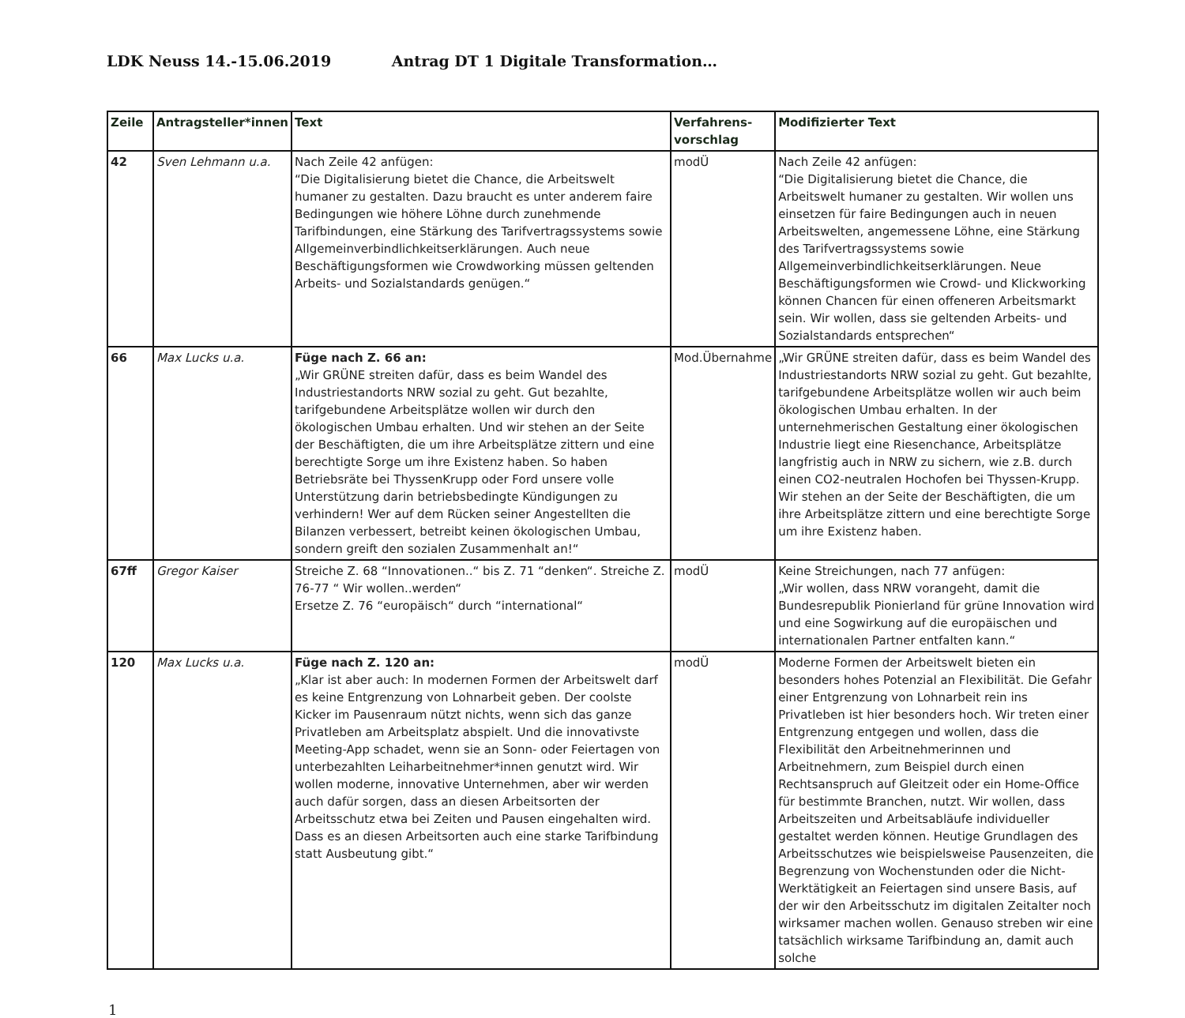LDK Neuss 14.-15.06.2019 Antrag DT 1 Digitale Transformation…
| Zeile | Antragsteller*innen | Text | Verfahrens-vorschlag | Modifizierter Text |
| --- | --- | --- | --- | --- |
| 42 | Sven Lehmann u.a. | Nach Zeile 42 anfügen: “Die Digitalisierung bietet die Chance, die Arbeitswelt humaner zu gestalten. Dazu braucht es unter anderem faire Bedingungen wie höhere Löhne durch zunehmende Tarifbindungen, eine Stärkung des Tarifvertragssystems sowie Allgemeinverbindlichkeitserklärungen. Auch neue Beschäftigungsformen wie Crowdworking müssen geltenden Arbeits- und Sozialstandards genügen.“ | modÜ | Nach Zeile 42 anfügen: “Die Digitalisierung bietet die Chance, die Arbeitswelt humaner zu gestalten. Wir wollen uns einsetzen für faire Bedingungen auch in neuen Arbeitswelten, angemessene Löhne, eine Stärkung des Tarifvertragssystems sowie Allgemeinverbindlichkeitserklärungen. Neue Beschäftigungsformen wie Crowd- und Klickworking können Chancen für einen offeneren Arbeitsmarkt sein. Wir wollen, dass sie geltenden Arbeits- und Sozialstandards entsprechen“ |
| 66 | Max Lucks u.a. | Füge nach Z. 66 an: „Wir GRÜNE streiten dafür, dass es beim Wandel des Industriestandorts NRW sozial zu geht. Gut bezahlte, tarifgebundene Arbeitsplätze wollen wir durch den ökologischen Umbau erhalten. Und wir stehen an der Seite der Beschäftigten, die um ihre Arbeitsplätze zittern und eine berechtigte Sorge um ihre Existenz haben. So haben Betriebsräte bei ThyssenKrupp oder Ford unsere volle Unterstützung darin betriebsbedingte Kündigungen zu verhindern! Wer auf dem Rücken seiner Angestellten die Bilanzen verbessert, betreibt keinen ökologischen Umbau, sondern greift den sozialen Zusammenhalt an!“ | Mod.Übernahme | „Wir GRÜNE streiten dafür, dass es beim Wandel des Industriestandorts NRW sozial zu geht. Gut bezahlte, tarifgebundene Arbeitsplätze wollen wir auch beim ökologischen Umbau erhalten. In der unternehmerischen Gestaltung einer ökologischen Industrie liegt eine Riesenchance, Arbeitsplätze langfristig auch in NRW zu sichern, wie z.B. durch einen CO2-neutralen Hochofen bei Thyssen-Krupp. Wir stehen an der Seite der Beschäftigten, die um ihre Arbeitsplätze zittern und eine berechtigte Sorge um ihre Existenz haben. |
| 67ff | Gregor Kaiser | Streiche Z. 68 “Innovationen..“ bis Z. 71 “denken“. Streiche Z. 76-77 “ Wir wollen..werden“ Ersetze Z. 76 “europäisch“ durch “international“ | modÜ | Keine Streichungen, nach 77 anfügen: „Wir wollen, dass NRW vorangeht, damit die Bundesrepublik Pionierland für grüne Innovation wird und eine Sogwirkung auf die europäischen und internationalen Partner entfalten kann.“ |
| 120 | Max Lucks u.a. | Füge nach Z. 120 an: „Klar ist aber auch: In modernen Formen der Arbeitswelt darf es keine Entgrenzung von Lohnarbeit geben. Der coolste Kicker im Pausenraum nützt nichts, wenn sich das ganze Privatleben am Arbeitsplatz abspielt. Und die innovativste Meeting-App schadet, wenn sie an Sonn- oder Feiertagen von unterbezahlten Leiharbeitnehmer*innen genutzt wird. Wir wollen moderne, innovative Unternehmen, aber wir werden auch dafür sorgen, dass an diesen Arbeitsorten der Arbeitsschutz etwa bei Zeiten und Pausen eingehalten wird. Dass es an diesen Arbeitsorten auch eine starke Tarifbindung statt Ausbeutung gibt.“ | modÜ | Moderne Formen der Arbeitswelt bieten ein besonders hohes Potenzial an Flexibilität. Die Gefahr einer Entgrenzung von Lohnarbeit rein ins Privatleben ist hier besonders hoch. Wir treten einer Entgrenzung entgegen und wollen, dass die Flexibilität den Arbeitnehmerinnen und Arbeitnehmern, zum Beispiel durch einen Rechtsanspruch auf Gleitzeit oder ein Home-Office für bestimmte Branchen, nutzt. Wir wollen, dass Arbeitszeiten und Arbeitsabläufe individueller gestaltet werden können. Heutige Grundlagen des Arbeitsschutzes wie beispielsweise Pausenzeiten, die Begrenzung von Wochenstunden oder die Nicht-Werktätigkeit an Feiertagen sind unsere Basis, auf der wir den Arbeitsschutz im digitalen Zeitalter noch wirksamer machen wollen. Genauso streben wir eine tatsächlich wirksame Tarifbindung an, damit auch solche |
1